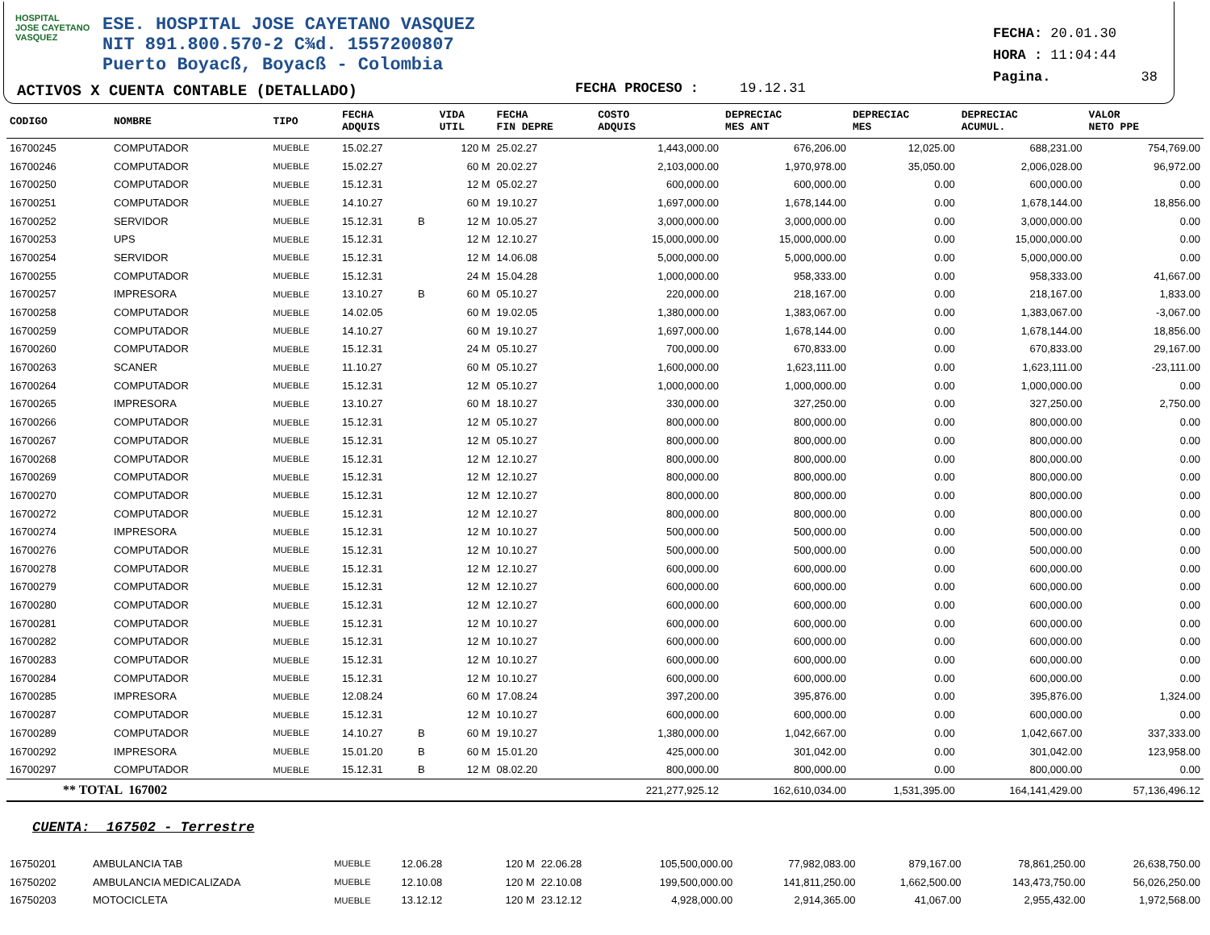HOSPITAL
JOSE CAYETANO
VASQUEZ
ESE. HOSPITAL JOSE CAYETANO VASQUEZ
NIT 891.800.570-2 C¾d. 1557200807
Puerto Boyacß, Boyacß - Colombia
ACTIVOS X CUENTA CONTABLE (DETALLADO)
FECHA PROCESO : 19.12.31
FECHA: 20.01.30
HORA : 11:04:44
Pagina. 38
| CODIGO | NOMBRE | TIPO | FECHA ADQUIS | | VIDA UTIL | FECHA FIN DEPRE | COSTO ADQUIS | DEPRECIAC MES ANT | DEPRECIAC MES | DEPRECIAC ACUMUL. | VALOR NETO PPE |
| --- | --- | --- | --- | --- | --- | --- | --- | --- | --- | --- | --- |
| 16700245 | COMPUTADOR | MUEBLE | 15.02.27 | | 120 M | 25.02.27 | 1,443,000.00 | 676,206.00 | 12,025.00 | 688,231.00 | 754,769.00 |
| 16700246 | COMPUTADOR | MUEBLE | 15.02.27 | | 60 M | 20.02.27 | 2,103,000.00 | 1,970,978.00 | 35,050.00 | 2,006,028.00 | 96,972.00 |
| 16700250 | COMPUTADOR | MUEBLE | 15.12.31 | | 12 M | 05.02.27 | 600,000.00 | 600,000.00 | 0.00 | 600,000.00 | 0.00 |
| 16700251 | COMPUTADOR | MUEBLE | 14.10.27 | | 60 M | 19.10.27 | 1,697,000.00 | 1,678,144.00 | 0.00 | 1,678,144.00 | 18,856.00 |
| 16700252 | SERVIDOR | MUEBLE | 15.12.31 | B | 12 M | 10.05.27 | 3,000,000.00 | 3,000,000.00 | 0.00 | 3,000,000.00 | 0.00 |
| 16700253 | UPS | MUEBLE | 15.12.31 | | 12 M | 12.10.27 | 15,000,000.00 | 15,000,000.00 | 0.00 | 15,000,000.00 | 0.00 |
| 16700254 | SERVIDOR | MUEBLE | 15.12.31 | | 12 M | 14.06.08 | 5,000,000.00 | 5,000,000.00 | 0.00 | 5,000,000.00 | 0.00 |
| 16700255 | COMPUTADOR | MUEBLE | 15.12.31 | | 24 M | 15.04.28 | 1,000,000.00 | 958,333.00 | 0.00 | 958,333.00 | 41,667.00 |
| 16700257 | IMPRESORA | MUEBLE | 13.10.27 | B | 60 M | 05.10.27 | 220,000.00 | 218,167.00 | 0.00 | 218,167.00 | 1,833.00 |
| 16700258 | COMPUTADOR | MUEBLE | 14.02.05 | | 60 M | 19.02.05 | 1,380,000.00 | 1,383,067.00 | 0.00 | 1,383,067.00 | -3,067.00 |
| 16700259 | COMPUTADOR | MUEBLE | 14.10.27 | | 60 M | 19.10.27 | 1,697,000.00 | 1,678,144.00 | 0.00 | 1,678,144.00 | 18,856.00 |
| 16700260 | COMPUTADOR | MUEBLE | 15.12.31 | | 24 M | 05.10.27 | 700,000.00 | 670,833.00 | 0.00 | 670,833.00 | 29,167.00 |
| 16700263 | SCANER | MUEBLE | 11.10.27 | | 60 M | 05.10.27 | 1,600,000.00 | 1,623,111.00 | 0.00 | 1,623,111.00 | -23,111.00 |
| 16700264 | COMPUTADOR | MUEBLE | 15.12.31 | | 12 M | 05.10.27 | 1,000,000.00 | 1,000,000.00 | 0.00 | 1,000,000.00 | 0.00 |
| 16700265 | IMPRESORA | MUEBLE | 13.10.27 | | 60 M | 18.10.27 | 330,000.00 | 327,250.00 | 0.00 | 327,250.00 | 2,750.00 |
| 16700266 | COMPUTADOR | MUEBLE | 15.12.31 | | 12 M | 05.10.27 | 800,000.00 | 800,000.00 | 0.00 | 800,000.00 | 0.00 |
| 16700267 | COMPUTADOR | MUEBLE | 15.12.31 | | 12 M | 05.10.27 | 800,000.00 | 800,000.00 | 0.00 | 800,000.00 | 0.00 |
| 16700268 | COMPUTADOR | MUEBLE | 15.12.31 | | 12 M | 12.10.27 | 800,000.00 | 800,000.00 | 0.00 | 800,000.00 | 0.00 |
| 16700269 | COMPUTADOR | MUEBLE | 15.12.31 | | 12 M | 12.10.27 | 800,000.00 | 800,000.00 | 0.00 | 800,000.00 | 0.00 |
| 16700270 | COMPUTADOR | MUEBLE | 15.12.31 | | 12 M | 12.10.27 | 800,000.00 | 800,000.00 | 0.00 | 800,000.00 | 0.00 |
| 16700272 | COMPUTADOR | MUEBLE | 15.12.31 | | 12 M | 12.10.27 | 800,000.00 | 800,000.00 | 0.00 | 800,000.00 | 0.00 |
| 16700274 | IMPRESORA | MUEBLE | 15.12.31 | | 12 M | 10.10.27 | 500,000.00 | 500,000.00 | 0.00 | 500,000.00 | 0.00 |
| 16700276 | COMPUTADOR | MUEBLE | 15.12.31 | | 12 M | 10.10.27 | 500,000.00 | 500,000.00 | 0.00 | 500,000.00 | 0.00 |
| 16700278 | COMPUTADOR | MUEBLE | 15.12.31 | | 12 M | 12.10.27 | 600,000.00 | 600,000.00 | 0.00 | 600,000.00 | 0.00 |
| 16700279 | COMPUTADOR | MUEBLE | 15.12.31 | | 12 M | 12.10.27 | 600,000.00 | 600,000.00 | 0.00 | 600,000.00 | 0.00 |
| 16700280 | COMPUTADOR | MUEBLE | 15.12.31 | | 12 M | 12.10.27 | 600,000.00 | 600,000.00 | 0.00 | 600,000.00 | 0.00 |
| 16700281 | COMPUTADOR | MUEBLE | 15.12.31 | | 12 M | 10.10.27 | 600,000.00 | 600,000.00 | 0.00 | 600,000.00 | 0.00 |
| 16700282 | COMPUTADOR | MUEBLE | 15.12.31 | | 12 M | 10.10.27 | 600,000.00 | 600,000.00 | 0.00 | 600,000.00 | 0.00 |
| 16700283 | COMPUTADOR | MUEBLE | 15.12.31 | | 12 M | 10.10.27 | 600,000.00 | 600,000.00 | 0.00 | 600,000.00 | 0.00 |
| 16700284 | COMPUTADOR | MUEBLE | 15.12.31 | | 12 M | 10.10.27 | 600,000.00 | 600,000.00 | 0.00 | 600,000.00 | 0.00 |
| 16700285 | IMPRESORA | MUEBLE | 12.08.24 | | 60 M | 17.08.24 | 397,200.00 | 395,876.00 | 0.00 | 395,876.00 | 1,324.00 |
| 16700287 | COMPUTADOR | MUEBLE | 15.12.31 | | 12 M | 10.10.27 | 600,000.00 | 600,000.00 | 0.00 | 600,000.00 | 0.00 |
| 16700289 | COMPUTADOR | MUEBLE | 14.10.27 | B | 60 M | 19.10.27 | 1,380,000.00 | 1,042,667.00 | 0.00 | 1,042,667.00 | 337,333.00 |
| 16700292 | IMPRESORA | MUEBLE | 15.01.20 | B | 60 M | 15.01.20 | 425,000.00 | 301,042.00 | 0.00 | 301,042.00 | 123,958.00 |
| 16700297 | COMPUTADOR | MUEBLE | 15.12.31 | B | 12 M | 08.02.20 | 800,000.00 | 800,000.00 | 0.00 | 800,000.00 | 0.00 |
| ** TOTAL 167002 | | | | | | | 221,277,925.12 | 162,610,034.00 | 1,531,395.00 | 164,141,429.00 | 57,136,496.12 |
CUENTA: 167502 - Terrestre
| 16750201 | AMBULANCIA TAB | MUEBLE | 12.06.28 | | 120 M | 22.06.28 | 105,500,000.00 | 77,982,083.00 | 879,167.00 | 78,861,250.00 | 26,638,750.00 |
| 16750202 | AMBULANCIA MEDICALIZADA | MUEBLE | 12.10.08 | | 120 M | 22.10.08 | 199,500,000.00 | 141,811,250.00 | 1,662,500.00 | 143,473,750.00 | 56,026,250.00 |
| 16750203 | MOTOCICLETA | MUEBLE | 13.12.12 | | 120 M | 23.12.12 | 4,928,000.00 | 2,914,365.00 | 41,067.00 | 2,955,432.00 | 1,972,568.00 |